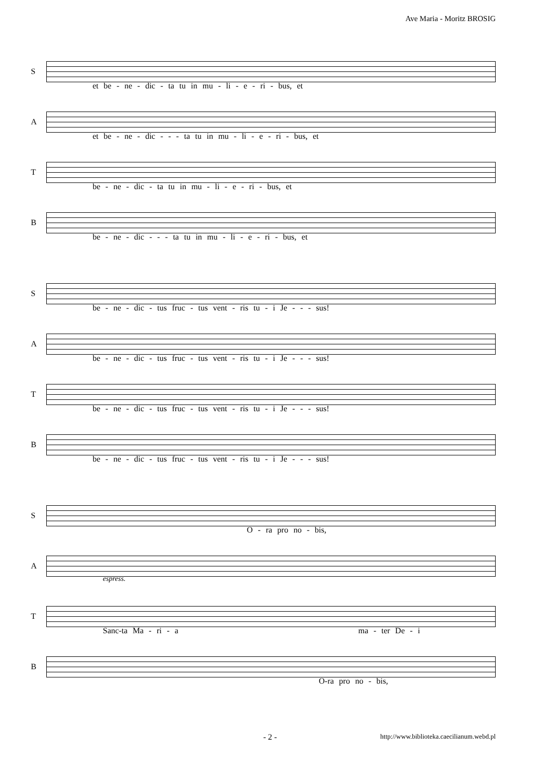Ave Maria - Moritz BROSIG
S
et be - ne - dic - ta tu in mu - li - e - ri - bus, et
A
et be - ne - dic - - - ta tu in mu - li - e - ri - bus, et
T
be - ne - dic - ta tu in mu - li - e - ri - bus, et
B
be - ne - dic - - - ta tu in mu - li - e - ri - bus, et
S
be - ne - dic - tus fruc - tus vent - ris tu - i Je - - - sus!
A
be - ne - dic - tus fruc - tus vent - ris tu - i Je - - - sus!
T
be - ne - dic - tus fruc - tus vent - ris tu - i Je - - - sus!
B
be - ne - dic - tus fruc - tus vent - ris tu - i Je - - - sus!
S
O - ra pro no - bis,
A
T
espress.
Sanc-ta Ma - ri - a ma - ter De - i
B
O-ra pro no - bis,
- 2 - http://www.biblioteka.caecilianum.webd.pl